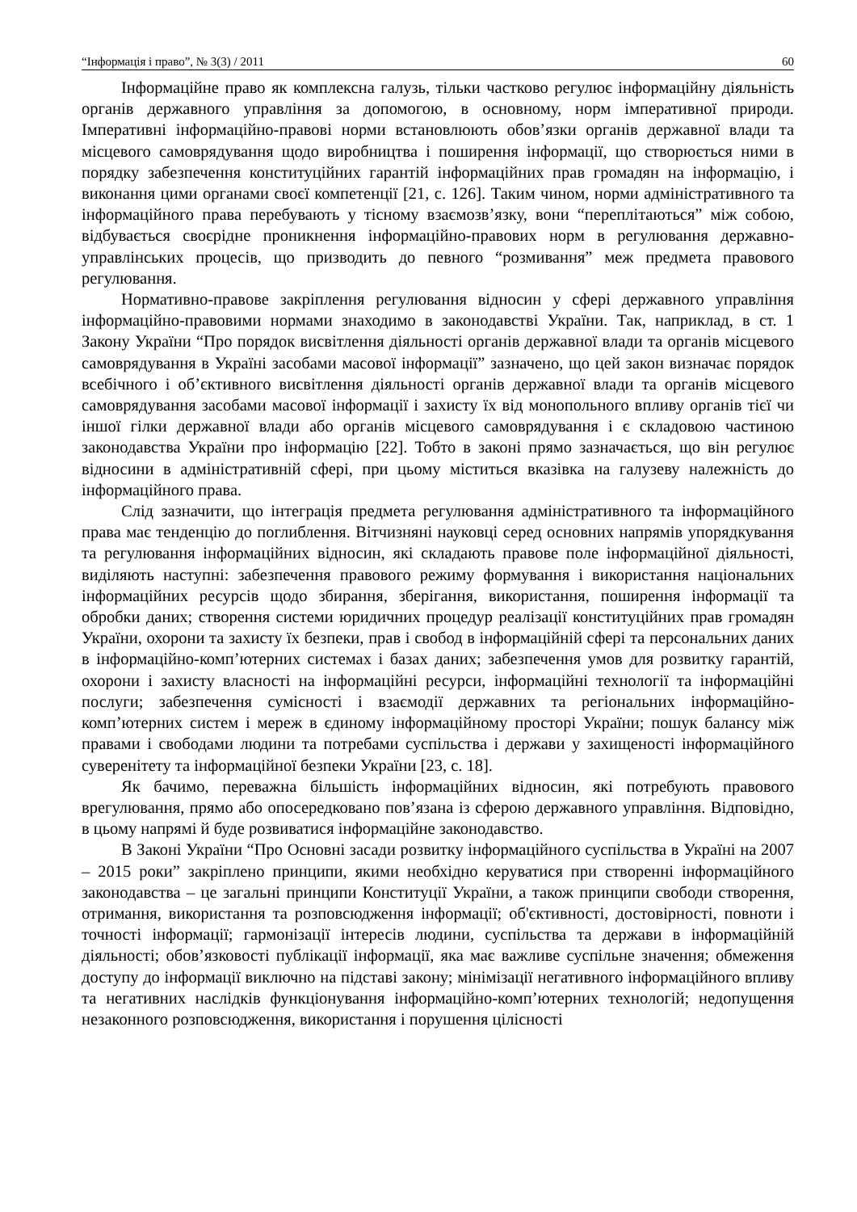“Інформація і право”, № 3(3) / 2011 60
Інформаційне право як комплексна галузь, тільки частково регулює інформаційну діяльність органів державного управління за допомогою, в основному, норм імперативної природи. Імперативні інформаційно-правові норми встановлюють обов’язки органів державної влади та місцевого самоврядування щодо виробництва і поширення інформації, що створюється ними в порядку забезпечення конституційних гарантій інформаційних прав громадян на інформацію, і виконання цими органами своєї компетенції [21, с. 126]. Таким чином, норми адміністративного та інформаційного права перебувають у тісному взаємозв’язку, вони “переплітаються” між собою, відбувається своєрідне проникнення інформаційно-правових норм в регулювання державно-управлінських процесів, що призводить до певного “розмивання” меж предмета правового регулювання.
Нормативно-правове закріплення регулювання відносин у сфері державного управління інформаційно-правовими нормами знаходимо в законодавстві України. Так, наприклад, в ст. 1 Закону України “Про порядок висвітлення діяльності органів державної влади та органів місцевого самоврядування в Україні засобами масової інформації” зазначено, що цей закон визначає порядок всебічного і об’єктивного висвітлення діяльності органів державної влади та органів місцевого самоврядування засобами масової інформації і захисту їх від монопольного впливу органів тієї чи іншої гілки державної влади або органів місцевого самоврядування і є складовою частиною законодавства України про інформацію [22]. Тобто в законі прямо зазначається, що він регулює відносини в адміністративній сфері, при цьому міститься вказівка на галузеву належність до інформаційного права.
Слід зазначити, що інтеграція предмета регулювання адміністративного та інформаційного права має тенденцію до поглиблення. Вітчизняні науковці серед основних напрямів упорядкування та регулювання інформаційних відносин, які складають правове поле інформаційної діяльності, виділяють наступні: забезпечення правового режиму формування і використання національних інформаційних ресурсів щодо збирання, зберігання, використання, поширення інформації та обробки даних; створення системи юридичних процедур реалізації конституційних прав громадян України, охорони та захисту їх безпеки, прав і свобод в інформаційній сфері та персональних даних в інформаційно-комп’ютерних системах і базах даних; забезпечення умов для розвитку гарантій, охорони і захисту власності на інформаційні ресурси, інформаційні технології та інформаційні послуги; забезпечення сумісності і взаємодії державних та регіональних інформаційно-комп’ютерних систем і мереж в єдиному інформаційному просторі України; пошук балансу між правами і свободами людини та потребами суспільства і держави у захищеності інформаційного суверенітету та інформаційної безпеки України [23, с. 18].
Як бачимо, переважна більшість інформаційних відносин, які потребують правового врегулювання, прямо або опосередковано пов’язана із сферою державного управління. Відповідно, в цьому напрямі й буде розвиватися інформаційне законодавство.
В Законі України “Про Основні засади розвитку інформаційного суспільства в Україні на 2007 – 2015 роки” закріплено принципи, якими необхідно керуватися при створенні інформаційного законодавства – це загальні принципи Конституції України, а також принципи свободи створення, отримання, використання та розповсюдження інформації; об'єктивності, достовірності, повноти і точності інформації; гармонізації інтересів людини, суспільства та держави в інформаційній діяльності; обов’язковості публікації інформації, яка має важливе суспільне значення; обмеження доступу до інформації виключно на підставі закону; мінімізації негативного інформаційного впливу та негативних наслідків функціонування інформаційно-комп’ютерних технологій; недопущення незаконного розповсюдження, використання і порушення цілісності